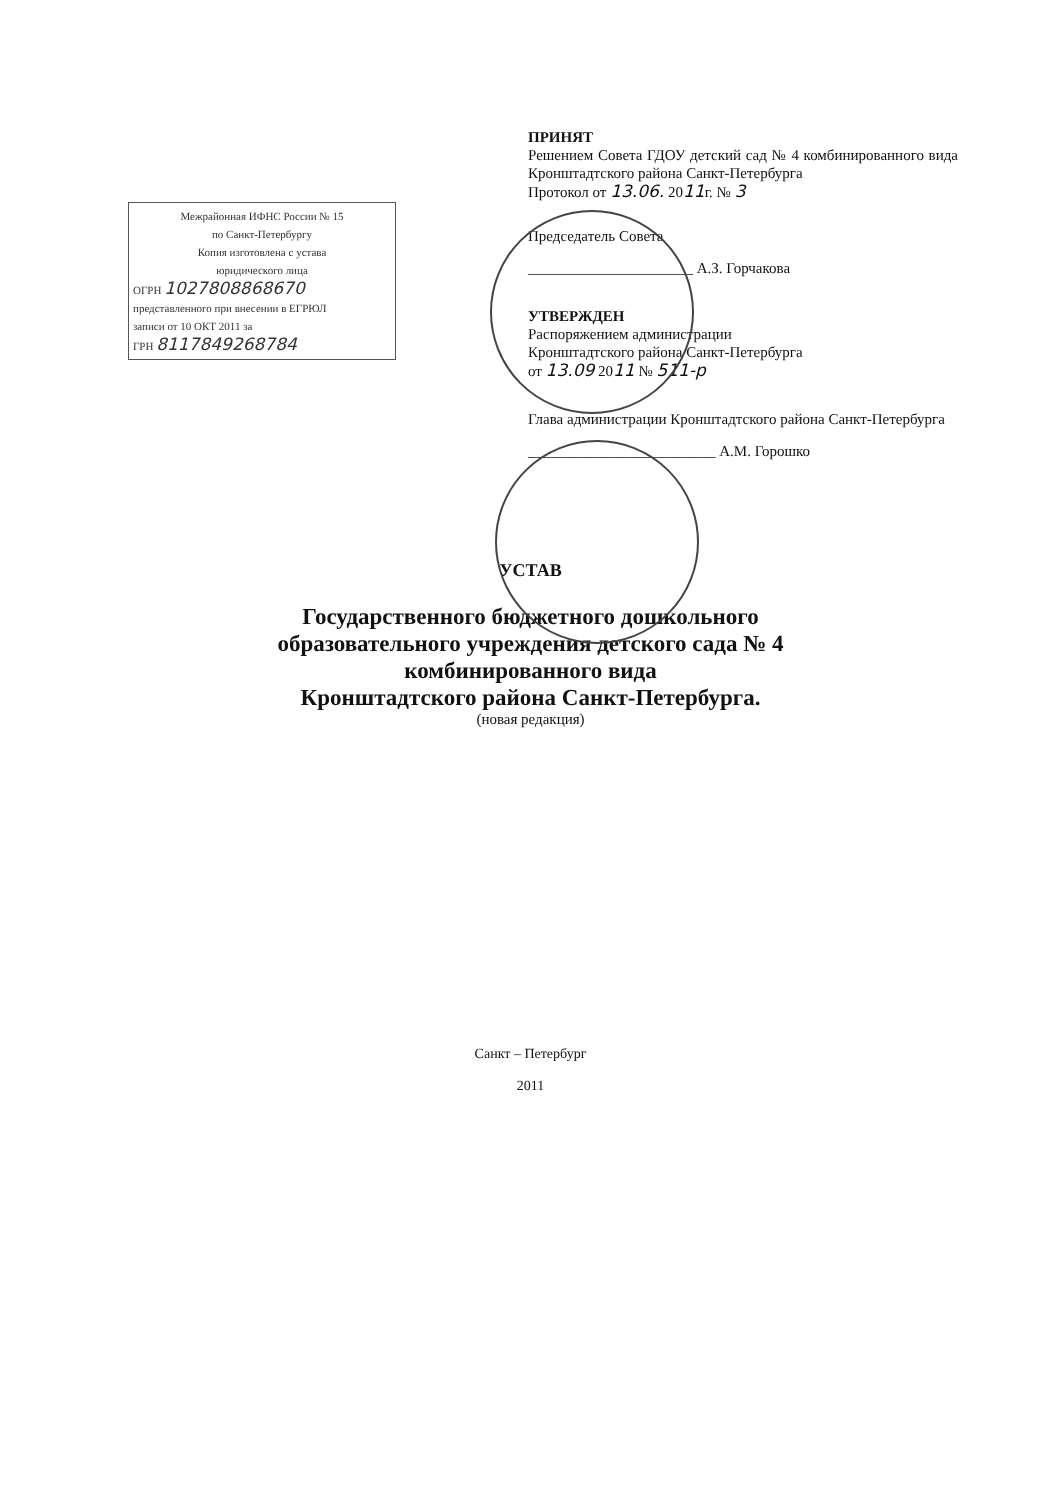Межрайонная ИФНС России № 15
по Санкт-Петербургу
Копия изготовлена с устава
юридического лица
ОГРН 1027808868670
представленного при внесении в ЕГРЮЛ
записи от 10 ОКТ 2011 за
ГРН 8117849268784
ПРИНЯТ
Решением Совета ГДОУ детский сад № 4 комбинированного вида Кронштадтского района Санкт-Петербурга
Протокол от 13.06. 2011г. № 3
Председатель Совета
______________________ А.З. Горчакова
УТВЕРЖДЕН
Распоряжением администрации
Кронштадтского района Санкт-Петербурга
от 13.09 2011 № 511-р
Глава администрации Кронштадтского района Санкт-Петербурга
_________________________ А.М. Горошко
УСТАВ
Государственного бюджетного дошкольного
образовательного учреждения детского сада № 4
комбинированного вида
Кронштадтского района Санкт-Петербурга.
(новая редакция)
Санкт – Петербург
2011